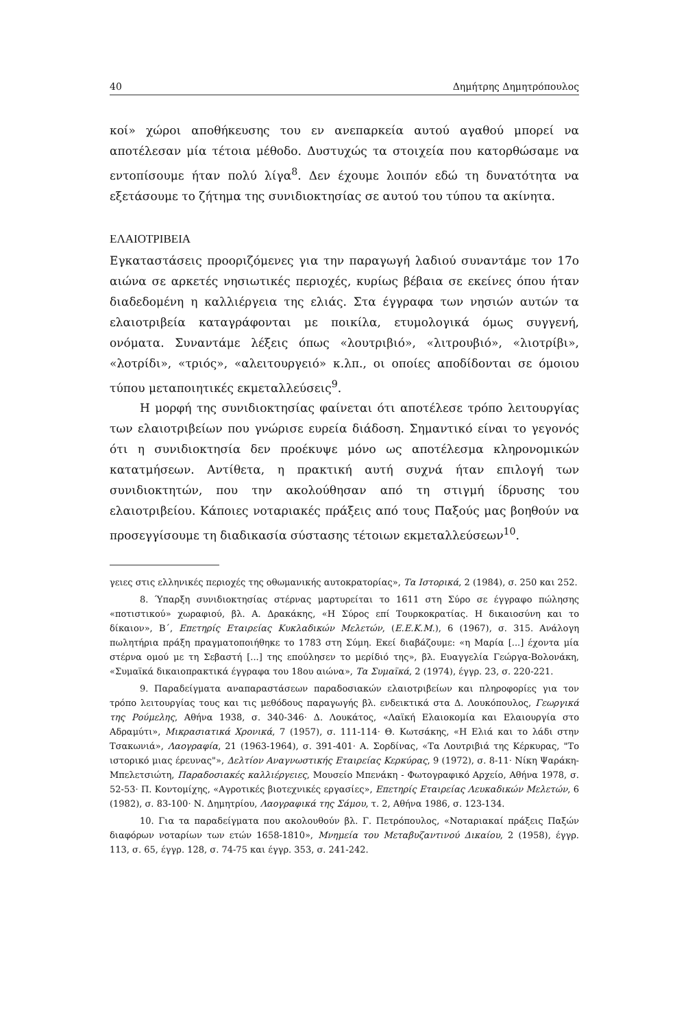40 Δημήτρης Δημητρόπουλος
κοί» χώροι αποθήκευσης του εν ανεπαρκεία αυτού αγαθού μπορεί να αποτέλεσαν μία τέτοια μέθοδο. Δυστυχώς τα στοιχεία που κατορθώσαμε να εντοπίσουμε ήταν πολύ λίγα<sup>8</sup>. Δεν έχουμε λοιπόν εδώ τη δυνατότητα να εξετάσουμε το ζήτημα της συνιδιοκτησίας σε αυτού του τύπου τα ακίνητα.
ΕΛΑΙΟΤΡΙΒΕΙΑ
Εγκαταστάσεις προοριζόμενες για την παραγωγή λαδιού συναντάμε τον 17ο αιώνα σε αρκετές νησιωτικές περιοχές, κυρίως βέβαια σε εκείνες όπου ήταν διαδεδομένη η καλλιέργεια της ελιάς. Στα έγγραφα των νησιών αυτών τα ελαιοτριβεία καταγράφονται με ποικίλα, ετυμολογικά όμως συγγενή, ονόματα. Συναντάμε λέξεις όπως «λουτριβιό», «λιτρουβιό», «λιοτρίβι», «λοτρίδι», «τριός», «αλειτουργειό» κ.λπ., οι οποίες αποδίδονται σε όμοιου τύπου μεταποιητικές εκμεταλλεύσεις<sup>9</sup>.
Η μορφή της συνιδιοκτησίας φαίνεται ότι αποτέλεσε τρόπο λειτουργίας των ελαιοτριβείων που γνώρισε ευρεία διάδοση. Σημαντικό είναι το γεγονός ότι η συνιδιοκτησία δεν προέκυψε μόνο ως αποτέλεσμα κληρονομικών κατατμήσεων. Αντίθετα, η πρακτική αυτή συχνά ήταν επιλογή των συνιδιοκτητών, που την ακολούθησαν από τη στιγμή ίδρυσης του ελαιοτριβείου. Κάποιες νοταριακές πράξεις από τους Παξούς μας βοηθούν να προσεγγίσουμε τη διαδικασία σύστασης τέτοιων εκμεταλλεύσεων<sup>10</sup>.
γειες στις ελληνικές περιοχές της οθωμανικής αυτοκρατορίας», Τα Ιστορικά, 2 (1984), σ. 250 και 252.
8. Ύπαρξη συνιδιοκτησίας στέρνας μαρτυρείται το 1611 στη Σύρο σε έγγραφο πώλησης «ποτιστικού» χωραφιού, βλ. Α. Δρακάκης, «Η Σύρος επί Τουρκοκρατίας. Η δικαιοσύνη και το δίκαιον», Β΄, Επετηρίς Εταιρείας Κυκλαδικών Μελετών, (Ε.Ε.Κ.Μ.), 6 (1967), σ. 315. Ανάλογη πωλητήρια πράξη πραγματοποιήθηκε το 1783 στη Σύμη. Εκεί διαβάζουμε: «η Μαρία [...] έχοντα μία στέρνα ομού με τη Σεβαστή [...] της επούλησεν το μερίδιό της», βλ. Ευαγγελία Γεώργα-Βολονάκη, «Συμαϊκά δικαιοπρακτικά έγγραφα του 18ου αιώνα», Τα Συμαϊκά, 2 (1974), έγγρ. 23, σ. 220-221.
9. Παραδείγματα αναπαραστάσεων παραδοσιακών ελαιοτριβείων και πληροφορίες για τον τρόπο λειτουργίας τους και τις μεθόδους παραγωγής βλ. ενδεικτικά στα Δ. Λουκόπουλος, Γεωργικά της Ρούμελης, Αθήνα 1938, σ. 340-346· Δ. Λουκάτος, «Λαϊκή Ελαιοκομία και Ελαιουργία στο Αδραμύτι», Μικρασιατικά Χρονικά, 7 (1957), σ. 111-114· Θ. Κωτσάκης, «Η Ελιά και το λάδι στην Τσακωνιά», Λαογραφία, 21 (1963-1964), σ. 391-401· Α. Σορδίνας, «Τα Λουτριβιά της Κέρκυρας, "Το ιστορικό μιας έρευνας"», Δελτίον Αναγνωστικής Εταιρείας Κερκύρας, 9 (1972), σ. 8-11· Νίκη Ψαράκη-Μπελετσιώτη, Παραδοσιακές καλλιέργειες, Μουσείο Μπενάκη - Φωτογραφικό Αρχείο, Αθήνα 1978, σ. 52-53· Π. Κοντομίχης, «Αγροτικές βιοτεχνικές εργασίες», Επετηρίς Εταιρείας Λευκαδικών Μελετών, 6 (1982), σ. 83-100· Ν. Δημητρίου, Λαογραφικά της Σάμου, τ. 2, Αθήνα 1986, σ. 123-134.
10. Για τα παραδείγματα που ακολουθούν βλ. Γ. Πετρόπουλος, «Νοταριακαί πράξεις Παξών διαφόρων νοταρίων των ετών 1658-1810», Μνημεία του Μεταβυζαντινού Δικαίου, 2 (1958), έγγρ. 113, σ. 65, έγγρ. 128, σ. 74-75 και έγγρ. 353, σ. 241-242.